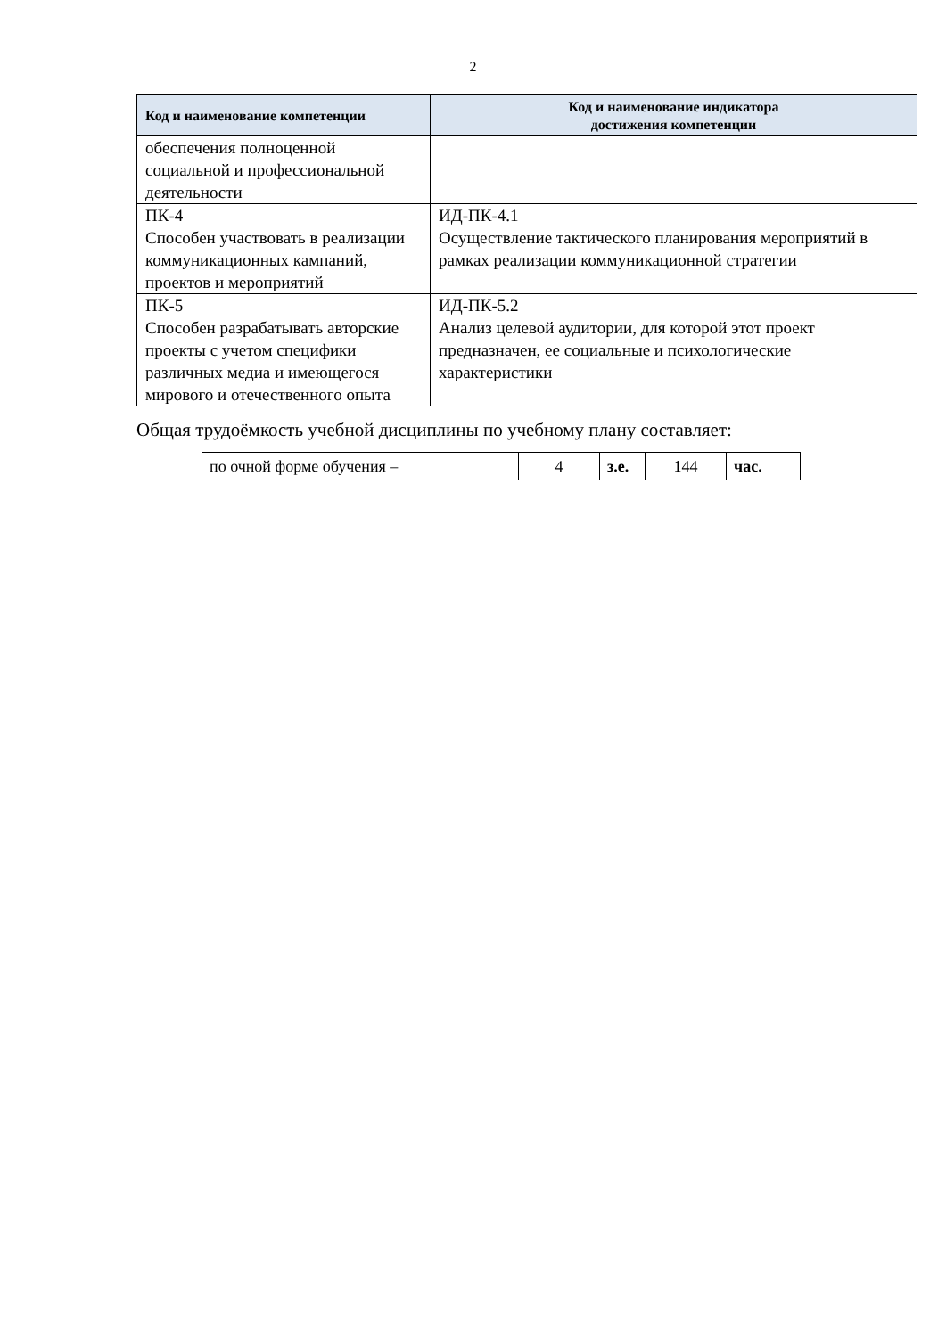2
| Код и наименование компетенции | Код и наименование индикатора достижения компетенции |
| --- | --- |
| обеспечения полноценной социальной и профессиональной деятельности | |
| ПК-4 Способен участвовать в реализации коммуникационных кампаний, проектов и мероприятий | ИД-ПК-4.1 Осуществление тактического планирования мероприятий в рамках реализации коммуникационной стратегии |
| ПК-5 Способен разрабатывать авторские проекты с учетом специфики различных медиа и имеющегося мирового и отечественного опыта | ИД-ПК-5.2 Анализ целевой аудитории, для которой этот проект предназначен, ее социальные и психологические характеристики |
Общая трудоёмкость учебной дисциплины по учебному плану составляет:
| по очной форме обучения – | 4 | з.е. | 144 | час. |